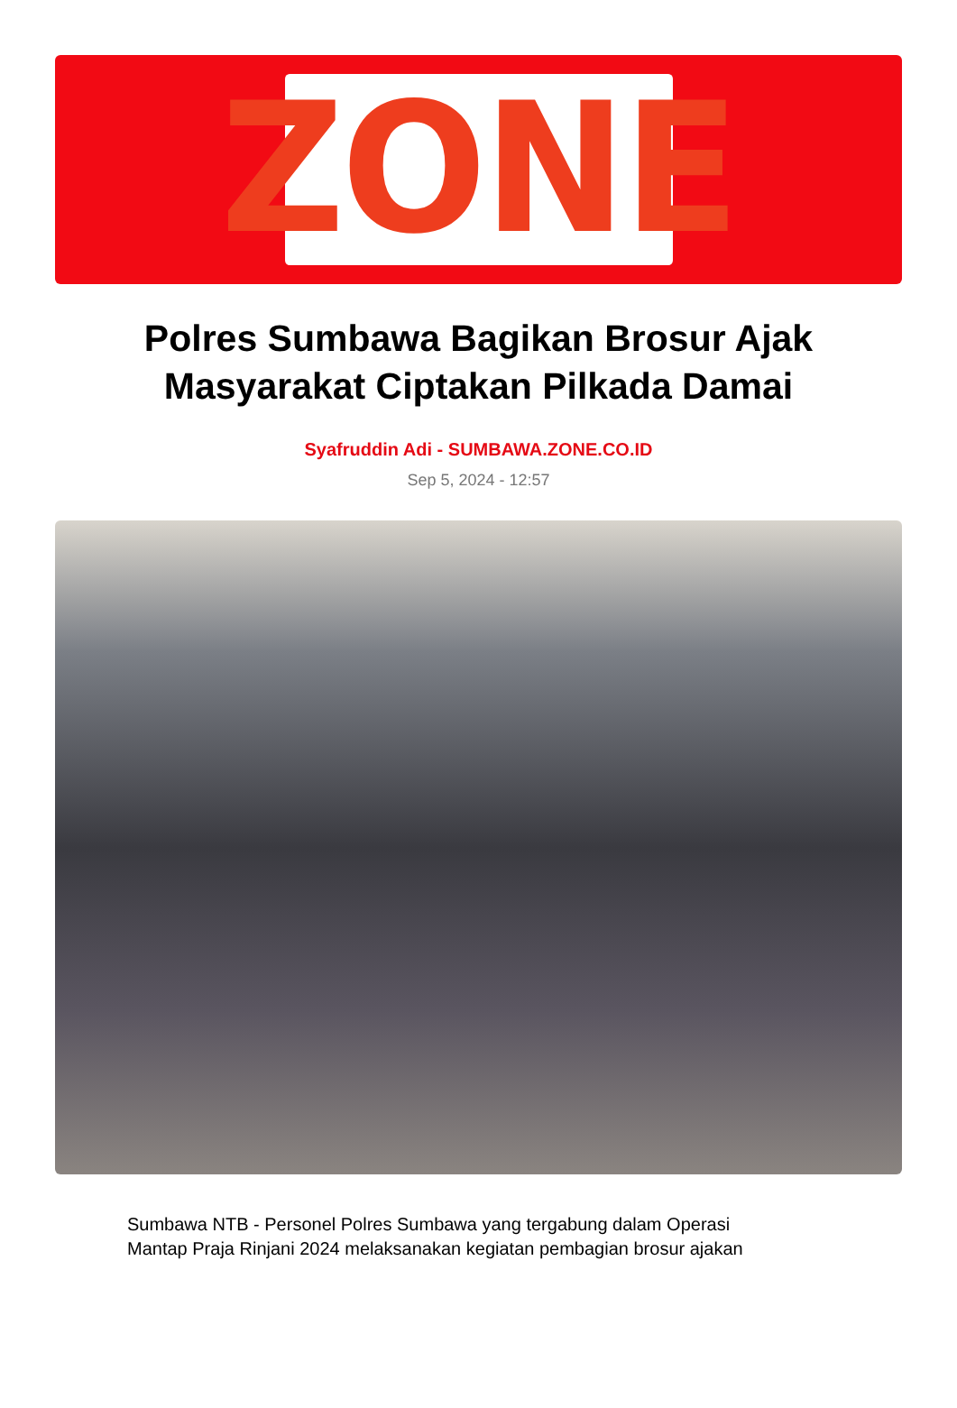ZONE
Polres Sumbawa Bagikan Brosur Ajak Masyarakat Ciptakan Pilkada Damai
Syafruddin Adi - SUMBAWA.ZONE.CO.ID
Sep 5, 2024 - 12:57
Sumbawa NTB - Personel Polres Sumbawa yang tergabung dalam Operasi Mantap Praja Rinjani 2024 melaksanakan kegiatan pembagian brosur ajakan